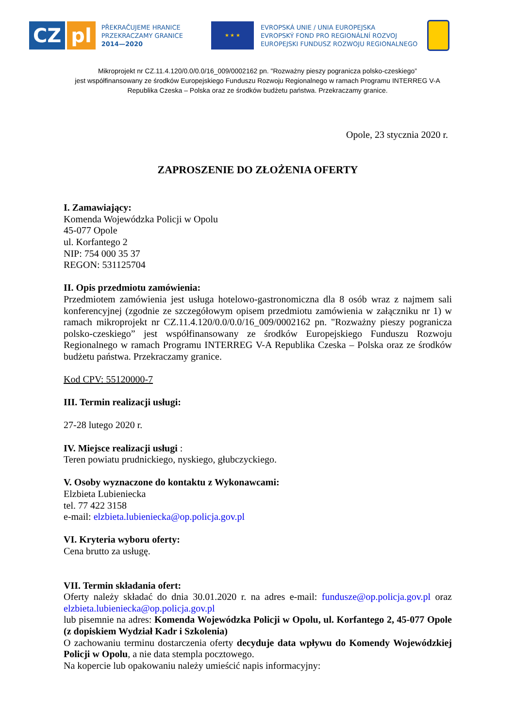CZ pl
PŘEKRAČUJEME HRANICE
PRZEKRACZAMY GRANICE
2014—2020
★ ★ ★
EVROPSKÁ UNIE / UNIA EUROPEJSKA
EVROPSKÝ FOND PRO REGIONÁLNÍ ROZVOJ
EUROPEJSKI FUNDUSZ ROZWOJU REGIONALNEGO
Mikroprojekt nr CZ.11.4.120/0.0/0.0/16_009/0002162 pn. "Rozważny pieszy pogranicza polsko-czeskiego”
jest współfinansowany ze środków Europejskiego Funduszu Rozwoju Regionalnego w ramach Programu INTERREG V-A
Republika Czeska – Polska oraz ze środków budżetu państwa. Przekraczamy granice.
Opole, 23 stycznia 2020 r.
ZAPROSZENIE DO ZŁOŻENIA OFERTY
I. Zamawiający:
Komenda Wojewódzka Policji w Opolu
45-077 Opole
ul. Korfantego 2
NIP: 754 000 35 37
REGON: 531125704
II. Opis przedmiotu zamówienia:
Przedmiotem zamówienia jest usługa hotelowo-gastronomiczna dla 8 osób wraz z najmem sali konferencyjnej (zgodnie ze szczegółowym opisem przedmiotu zamówienia w załączniku nr 1) w ramach mikroprojekt nr CZ.11.4.120/0.0/0.0/16_009/0002162 pn. "Rozważny pieszy pogranicza polsko-czeskiego” jest współfinansowany ze środków Europejskiego Funduszu Rozwoju Regionalnego w ramach Programu INTERREG V-A Republika Czeska – Polska oraz ze środków budżetu państwa. Przekraczamy granice.
Kod CPV: 55120000-7
III. Termin realizacji usługi:
27-28 lutego 2020 r.
IV. Miejsce realizacji usługi :
Teren powiatu prudnickiego, nyskiego, głubczyckiego.
V. Osoby wyznaczone do kontaktu z Wykonawcami:
Elzbieta Lubieniecka
tel. 77 422 3158
e-mail: elzbieta.lubieniecka@op.policja.gov.pl
VI. Kryteria wyboru oferty:
Cena brutto za usługę.
VII. Termin składania ofert:
Oferty należy składać do dnia 30.01.2020 r. na adres e-mail: fundusze@op.policja.gov.pl oraz elzbieta.lubieniecka@op.policja.gov.pl
lub pisemnie na adres: Komenda Wojewódzka Policji w Opolu, ul. Korfantego 2, 45-077 Opole (z dopiskiem Wydział Kadr i Szkolenia)
O zachowaniu terminu dostarczenia oferty decyduje data wpływu do Komendy Wojewódzkiej Policji w Opolu, a nie data stempla pocztowego.
Na kopercie lub opakowaniu należy umieścić napis informacyjny: